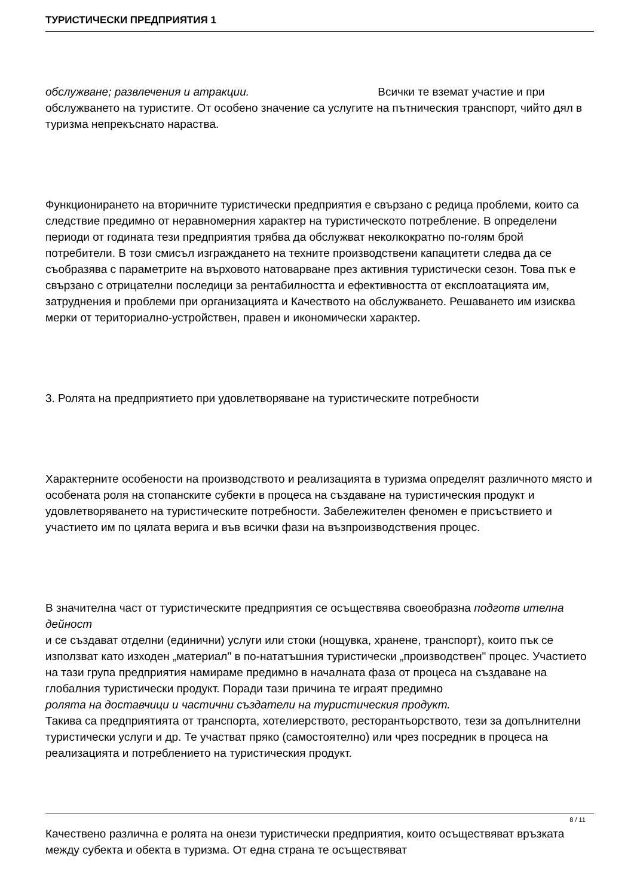ТУРИСТИЧЕСКИ ПРЕДПРИЯТИЯ 1
обслужване; развлечения и атракции. Всички те вземат участие и при обслужването на туристите. От особено значение са услугите на пътническия транспорт, чийто дял в туризма непрекъснато нараства.
Функционирането на вторичните туристически предприятия е свързано с редица проблеми, които са следствие предимно от неравномерния характер на туристическото потребление. В определени периоди от годината тези предприятия трябва да обслужват неколкократно по-голям брой потребители. В този смисъл изграждането на техните производствени капацитети следва да се съобразява с параметрите на върховото натоварване през активния туристически сезон. Това пък е свързано с отрицателни последици за рентабилността и ефективността от експлоатацията им, затруднения и проблеми при организацията и Качеството на обслужването. Решаването им изисква мерки от териториално-устройствен, правен и икономически характер.
3. Ролята на предприятието при удовлетворяване на туристическите потребности
Характерните особености на производството и реализацията в туризма определят различното място и особената роля на стопанските субекти в процеса на създаване на туристическия продукт и удовлетворяването на туристическите потребности. Забележителен феномен е присъствието и участието им по цялата верига и във всички фази на възпроизводствения процес.
В значителна част от туристическите предприятия се осъществява своеобразна подготв ителна дейност
и се създават отделни (единични) услуги или стоки (нощувка, хранене, транспорт), които пък се използват като изходен „материал" в по-нататъшния туристически „производствен" процес. Участието на тази група предприятия намираме предимно в началната фаза от процеса на създаване на глобалния туристически продукт. Поради тази причина те играят предимно
ролята на доставчици и частични създатели на туристическия продукт.
Такива са предприятията от транспорта, хотелиерството, ресторантьорството, тези за допълнителни туристически услуги и др. Те участват пряко (самостоятелно) или чрез посредник в процеса на реализацията и потреблението на туристическия продукт.
Качествено различна е ролята на онези туристически предприятия, които осъществяват връзката между субекта и обекта в туризма. От една страна те осъществяват
8 / 11